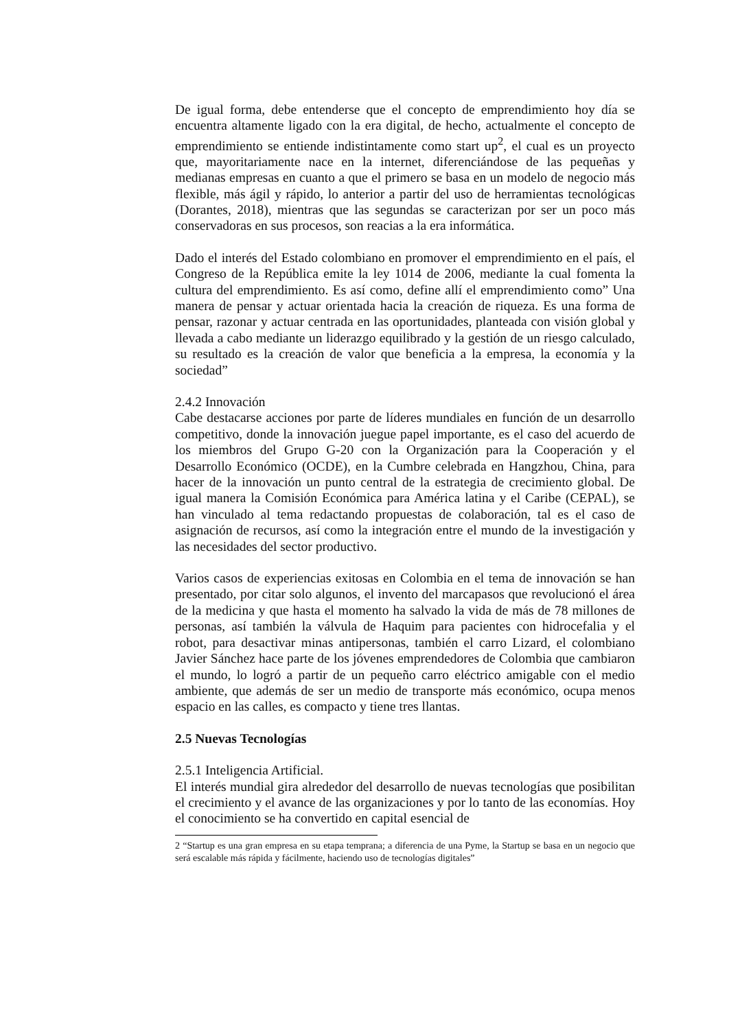De igual forma, debe entenderse que el concepto de emprendimiento hoy día se encuentra altamente ligado con la era digital, de hecho, actualmente el concepto de emprendimiento se entiende indistintamente como start up<sup>2</sup>, el cual es un proyecto que, mayoritariamente nace en la internet, diferenciándose de las pequeñas y medianas empresas en cuanto a que el primero se basa en un modelo de negocio más flexible, más ágil y rápido, lo anterior a partir del uso de herramientas tecnológicas (Dorantes, 2018), mientras que las segundas se caracterizan por ser un poco más conservadoras en sus procesos, son reacias a la era informática.
Dado el interés del Estado colombiano en promover el emprendimiento en el país, el Congreso de la República emite la ley 1014 de 2006, mediante la cual fomenta la cultura del emprendimiento. Es así como, define allí el emprendimiento como” Una manera de pensar y actuar orientada hacia la creación de riqueza. Es una forma de pensar, razonar y actuar centrada en las oportunidades, planteada con visión global y llevada a cabo mediante un liderazgo equilibrado y la gestión de un riesgo calculado, su resultado es la creación de valor que beneficia a la empresa, la economía y la sociedad”
2.4.2 Innovación
Cabe destacarse acciones por parte de líderes mundiales en función de un desarrollo competitivo, donde la innovación juegue papel importante, es el caso del acuerdo de los miembros del Grupo G-20 con la Organización para la Cooperación y el Desarrollo Económico (OCDE), en la Cumbre celebrada en Hangzhou, China, para hacer de la innovación un punto central de la estrategia de crecimiento global. De igual manera la Comisión Económica para América latina y el Caribe (CEPAL), se han vinculado al tema redactando propuestas de colaboración, tal es el caso de asignación de recursos, así como la integración entre el mundo de la investigación y las necesidades del sector productivo.
Varios casos de experiencias exitosas en Colombia en el tema de innovación se han presentado, por citar solo algunos, el invento del marcapasos que revolucionó el área de la medicina y que hasta el momento ha salvado la vida de más de 78 millones de personas, así también la válvula de Haquim para pacientes con hidrocefalia y el robot, para desactivar minas antipersonas, también el carro Lizard, el colombiano Javier Sánchez hace parte de los jóvenes emprendedores de Colombia que cambiaron el mundo, lo logró a partir de un pequeño carro eléctrico amigable con el medio ambiente, que además de ser un medio de transporte más económico, ocupa menos espacio en las calles, es compacto y tiene tres llantas.
2.5 Nuevas Tecnologías
2.5.1 Inteligencia Artificial.
El interés mundial gira alrededor del desarrollo de nuevas tecnologías que posibilitan el crecimiento y el avance de las organizaciones y por lo tanto de las economías. Hoy el conocimiento se ha convertido en capital esencial de
2 “Startup es una gran empresa en su etapa temprana; a diferencia de una Pyme, la Startup se basa en un negocio que será escalable más rápida y fácilmente, haciendo uso de tecnologías digitales”